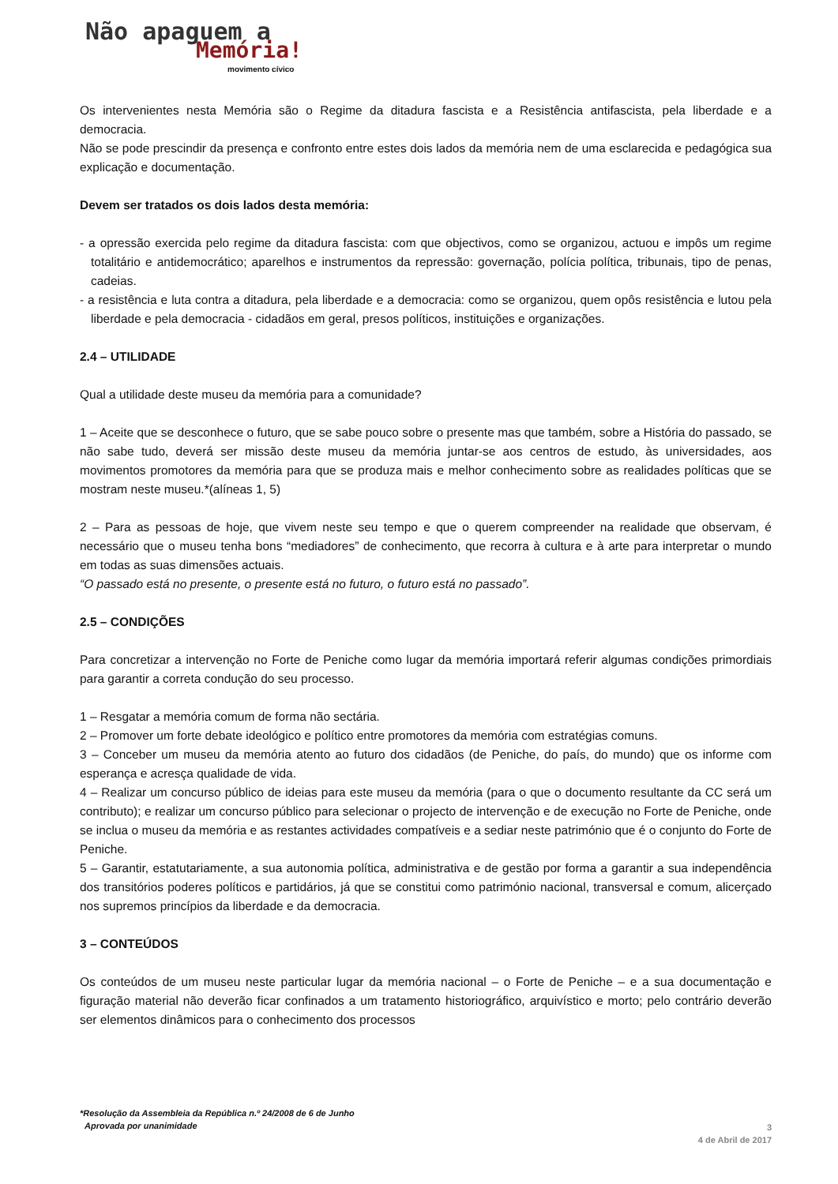Não apaguem a
Memória!
movimento cívico
Os intervenientes nesta Memória são o Regime da ditadura fascista e a Resistência antifascista, pela liberdade e a democracia.
Não se pode prescindir da presença e confronto entre estes dois lados da memória nem de uma esclarecida e pedagógica sua explicação e documentação.
Devem ser tratados os dois lados desta memória:
- a opressão exercida pelo regime da ditadura fascista: com que objectivos, como se organizou, actuou e impôs um regime totalitário e antidemocrático; aparelhos e instrumentos da repressão: governação, polícia política, tribunais, tipo de penas, cadeias.
- a resistência e luta contra a ditadura, pela liberdade e a democracia: como se organizou, quem opôs resistência e lutou pela liberdade e pela democracia - cidadãos em geral, presos políticos, instituições e organizações.
2.4 – UTILIDADE
Qual a utilidade deste museu da memória para a comunidade?
1 – Aceite que se desconhece o futuro, que se sabe pouco sobre o presente mas que também, sobre a História do passado, se não sabe tudo, deverá ser missão deste museu da memória juntar-se aos centros de estudo, às universidades, aos movimentos promotores da memória para que se produza mais e melhor conhecimento sobre as realidades políticas que se mostram neste museu.*(alíneas 1, 5)
2 – Para as pessoas de hoje, que vivem neste seu tempo e que o querem compreender na realidade que observam, é necessário que o museu tenha bons “mediadores” de conhecimento, que recorra à cultura e à arte para interpretar o mundo em todas as suas dimensões actuais.
“O passado está no presente, o presente está no futuro, o futuro está no passado”.
2.5 – CONDIÇÕES
Para concretizar a intervenção no Forte de Peniche como lugar da memória importará referir algumas condições primordiais para garantir a correta condução do seu processo.
1 – Resgatar a memória comum de forma não sectária.
2 – Promover um forte debate ideológico e político entre promotores da memória com estratégias comuns.
3 – Conceber um museu da memória atento ao futuro dos cidadãos (de Peniche, do país, do mundo) que os informe com esperança e acresça qualidade de vida.
4 – Realizar um concurso público de ideias para este museu da memória (para o que o documento resultante da CC será um contributo); e realizar um concurso público para selecionar o projecto de intervenção e de execução no Forte de Peniche, onde se inclua o museu da memória e as restantes actividades compatíveis e a sediar neste património que é o conjunto do Forte de Peniche.
5 – Garantir, estatutariamente, a sua autonomia política, administrativa e de gestão por forma a garantir a sua independência dos transitórios poderes políticos e partidários, já que se constitui como património nacional, transversal e comum, alicerçado nos supremos princípios da liberdade e da democracia.
3 – CONTEÚDOS
Os conteúdos de um museu neste particular lugar da memória nacional – o Forte de Peniche – e a sua documentação e figuração material não deverão ficar confinados a um tratamento historiográfico, arquivístico e morto; pelo contrário deverão ser elementos dinâmicos para o conhecimento dos processos
*Resolução da Assembleia da República n.º 24/2008 de 6 de Junho
Aprovada por unanimidade
3
4 de Abril de 2017